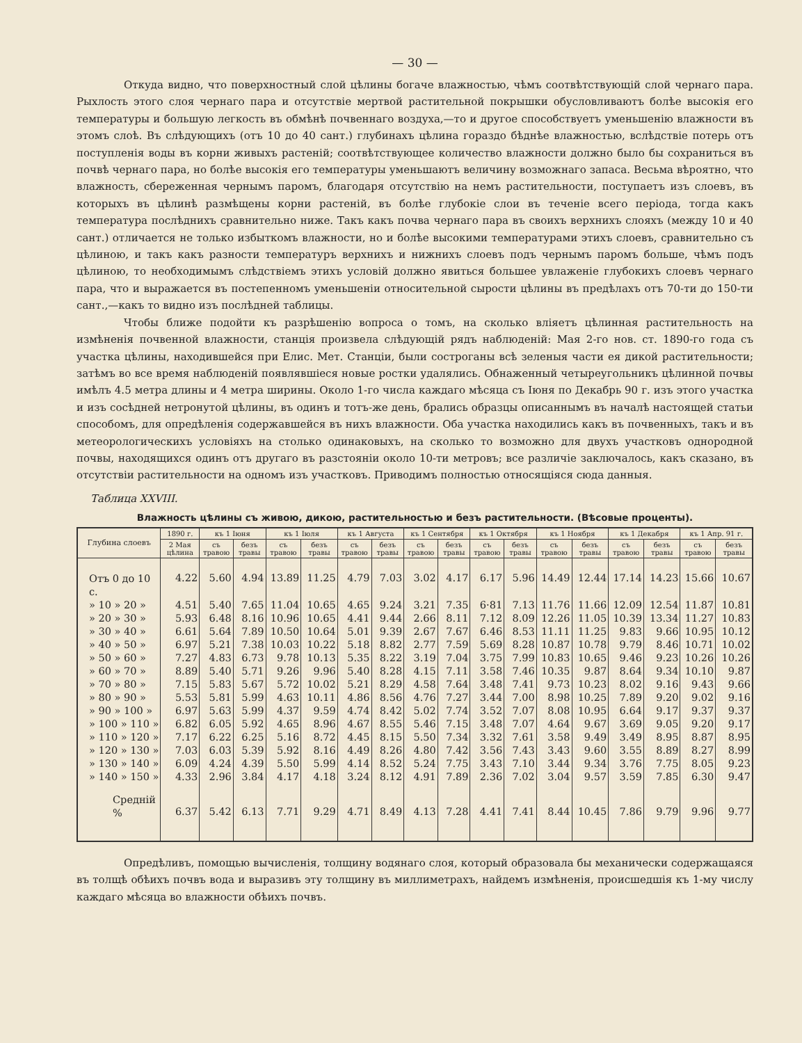— 30 —
Откуда видно, что поверхностный слой цѣлины богаче влажностью, чѣмъ соотвѣтствующій слой чернаго пара. Рыхлость этого слоя чернаго пара и отсутствіе мертвой растительной покрышки обусловливаютъ болѣе высокія его температуры и большую легкость въ обмѣнѣ почвеннаго воздуха,—то и другое способствуетъ уменьшенію влажности въ этомъ слоѣ. Въ слѣдующихъ (отъ 10 до 40 сант.) глубинахъ цѣлина гораздо бѣднѣе влажностью, вслѣдствіе потерь отъ поступленія воды въ корни живыхъ растеній; соотвѣтствующее количество влажности должно было бы сохраниться въ почвѣ чернаго пара, но болѣе высокія его температуры уменьшаютъ величину возможнаго запаса. Весьма вѣроятно, что влажность, сбереженная чернымъ паромъ, благодаря отсутствію на немъ растительности, поступаетъ изъ слоевъ, въ которыхъ въ цѣлинѣ размѣщены корни растеній, въ болѣе глубокіе слои въ теченіе всего періода, тогда какъ температура послѣднихъ сравнительно ниже. Такъ какъ почва чернаго пара въ своихъ верхнихъ слояхъ (между 10 и 40 сант.) отличается не только избыткомъ влажности, но и болѣе высокими температурами этихъ слоевъ, сравнительно съ цѣлиною, и такъ какъ разности температуръ верхнихъ и нижнихъ слоевъ подъ чернымъ паромъ больше, чѣмъ подъ цѣлиною, то необходимымъ слѣдствіемъ этихъ условій должно явиться большее увлаженіе глубокихъ слоевъ чернаго пара, что и выражается въ постепенномъ уменьшеніи относительной сырости цѣлины въ предѣлахъ отъ 70-ти до 150-ти сант.,—какъ то видно изъ послѣдней таблицы.
Чтобы ближе подойти къ разрѣшенію вопроса о томъ, на сколько вліяетъ цѣлинная растительность на измѣненія почвенной влажности, станція произвела слѣдующій рядъ наблюденій: Мая 2-го нов. ст. 1890-го года съ участка цѣлины, находившейся при Елис. Мет. Станціи, были сострoганы всѣ зеленыя части ея дикой растительности; затѣмъ во все время наблюденій появлявшіеся новые ростки удалялись. Обнаженный четыреугольникъ цѣлинной почвы имѣлъ 4.5 метра длины и 4 метра ширины. Около 1-го числа каждаго мѣсяца съ Іюня по Декабрь 90 г. изъ этого участка и изъ сосѣдней нетронутой цѣлины, въ одинъ и тотъ-же день, брались образцы описаннымъ въ началѣ настоящей статьи способомъ, для опредѣленія содержавшейся въ нихъ влажности. Оба участка находились какъ въ почвенныхъ, такъ и въ метеорологическихъ условіяхъ на столько одинаковыхъ, на сколько то возможно для двухъ участковъ однородной почвы, находящихся одинъ отъ другаго въ разстояніи около 10-ти метровъ; все различіе заключалось, какъ сказано, въ отсутствіи растительности на одномъ изъ участковъ. Приводимъ полностью относящіяся сюда данныя.
Таблица XXVIII.
Влажность цѣлины съ живою, дикою, растительностью и безъ растительности. (Вѣсовые проценты).
| Глубина слоевъ | 1890 г. | къ 1 Іюня | | къ 1 Іюля | | къ 1 Августа | | къ 1 Сентября | | къ 1 Октября | | къ 1 Ноября | | къ 1 Декабря | | къ 1 Апр. 91 г. | |
| --- | --- | --- | --- | --- | --- | --- | --- | --- | --- | --- | --- | --- | --- | --- | --- | --- | --- |
| | 2 Мая цѣлина | съ травою | безъ травы | съ травою | безъ травы | съ травою | безъ травы | съ травою | безъ травы | съ травою | безъ травы | съ травою | безъ травы | съ травою | безъ травы | съ травою | безъ травы |
| Отъ 0 до 10 с. | 4.22 | 5.60 | 4.94 | 13.89 | 11.25 | 4.79 | 7.03 | 3.02 | 4.17 | 6.17 | 5.96 | 14.49 | 12.44 | 17.14 | 14.23 | 15.66 | 10.67 |
| » 10 » 20 » | 4.51 | 5.40 | 7.65 | 11.04 | 10.65 | 4.65 | 9.24 | 3.21 | 7.35 | 6·81 | 7.13 | 11.76 | 11.66 | 12.09 | 12.54 | 11.87 | 10.81 |
| » 20 » 30 » | 5.93 | 6.48 | 8.16 | 10.96 | 10.65 | 4.41 | 9.44 | 2.66 | 8.11 | 7.12 | 8.09 | 12.26 | 11.05 | 10.39 | 13.34 | 11.27 | 10.83 |
| » 30 » 40 » | 6.61 | 5.64 | 7.89 | 10.50 | 10.64 | 5.01 | 9.39 | 2.67 | 7.67 | 6.46 | 8.53 | 11.11 | 11.25 | 9.83 | 9.66 | 10.95 | 10.12 |
| » 40 » 50 » | 6.97 | 5.21 | 7.38 | 10.03 | 10.22 | 5.18 | 8.82 | 2.77 | 7.59 | 5.69 | 8.28 | 10.87 | 10.78 | 9.79 | 8.46 | 10.71 | 10.02 |
| » 50 » 60 » | 7.27 | 4.83 | 6.73 | 9.78 | 10.13 | 5.35 | 8.22 | 3.19 | 7.04 | 3.75 | 7.99 | 10.83 | 10.65 | 9.46 | 9.23 | 10.26 | 10.26 |
| » 60 » 70 » | 8.89 | 5.40 | 5.71 | 9.26 | 9.96 | 5.40 | 8.28 | 4.15 | 7.11 | 3.58 | 7.46 | 10.35 | 9.87 | 8.64 | 9.34 | 10.10 | 9.87 |
| » 70 » 80 » | 7.15 | 5.83 | 5.67 | 5.72 | 10.02 | 5.21 | 8.29 | 4.58 | 7.64 | 3.48 | 7.41 | 9.73 | 10.23 | 8.02 | 9.16 | 9.43 | 9.66 |
| » 80 » 90 » | 5.53 | 5.81 | 5.99 | 4.63 | 10.11 | 4.86 | 8.56 | 4.76 | 7.27 | 3.44 | 7.00 | 8.98 | 10.25 | 7.89 | 9.20 | 9.02 | 9.16 |
| » 90 » 100 » | 6.97 | 5.63 | 5.99 | 4.37 | 9.59 | 4.74 | 8.42 | 5.02 | 7.74 | 3.52 | 7.07 | 8.08 | 10.95 | 6.64 | 9.17 | 9.37 | 9.37 |
| » 100 » 110 » | 6.82 | 6.05 | 5.92 | 4.65 | 8.96 | 4.67 | 8.55 | 5.46 | 7.15 | 3.48 | 7.07 | 4.64 | 9.67 | 3.69 | 9.05 | 9.20 | 9.17 |
| » 110 » 120 » | 7.17 | 6.22 | 6.25 | 5.16 | 8.72 | 4.45 | 8.15 | 5.50 | 7.34 | 3.32 | 7.61 | 3.58 | 9.49 | 3.49 | 8.95 | 8.87 | 8.95 |
| » 120 » 130 » | 7.03 | 6.03 | 5.39 | 5.92 | 8.16 | 4.49 | 8.26 | 4.80 | 7.42 | 3.56 | 7.43 | 3.43 | 9.60 | 3.55 | 8.89 | 8.27 | 8.99 |
| » 130 » 140 » | 6.09 | 4.24 | 4.39 | 5.50 | 5.99 | 4.14 | 8.52 | 5.24 | 7.75 | 3.43 | 7.10 | 3.44 | 9.34 | 3.76 | 7.75 | 8.05 | 9.23 |
| » 140 » 150 » | 4.33 | 2.96 | 3.84 | 4.17 | 4.18 | 3.24 | 8.12 | 4.91 | 7.89 | 2.36 | 7.02 | 3.04 | 9.57 | 3.59 | 7.85 | 6.30 | 9.47 |
| Средній % | 6.37 | 5.42 | 6.13 | 7.71 | 9.29 | 4.71 | 8.49 | 4.13 | 7.28 | 4.41 | 7.41 | 8.44 | 10.45 | 7.86 | 9.79 | 9.96 | 9.77 |
Опредѣливъ, помощью вычисленія, толщину водянаго слоя, который образовала бы механически содержащаяся въ толщѣ обѣихъ почвъ вода и выразивъ эту толщину въ миллиметрахъ, найдемъ измѣненія, происшедшія къ 1-му числу каждаго мѣсяца во влажности обѣихъ почвъ.